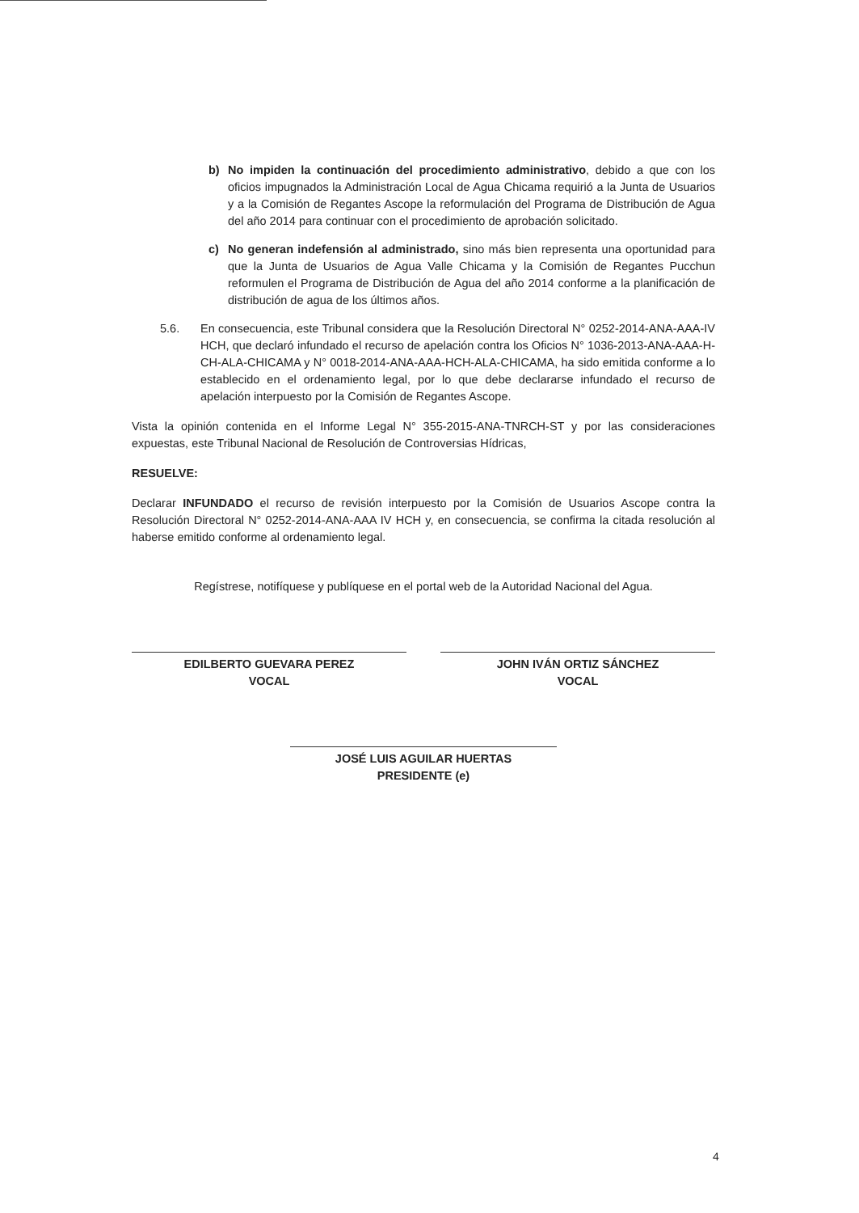b) No impiden la continuación del procedimiento administrativo, debido a que con los oficios impugnados la Administración Local de Agua Chicama requirió a la Junta de Usuarios y a la Comisión de Regantes Ascope la reformulación del Programa de Distribución de Agua del año 2014 para continuar con el procedimiento de aprobación solicitado.
c) No generan indefensión al administrado, sino más bien representa una oportunidad para que la Junta de Usuarios de Agua Valle Chicama y la Comisión de Regantes Pucchun reformulen el Programa de Distribución de Agua del año 2014 conforme a la planificación de distribución de agua de los últimos años.
5.6. En consecuencia, este Tribunal considera que la Resolución Directoral N° 0252-2014-ANA-AAA-IV HCH, que declaró infundado el recurso de apelación contra los Oficios N° 1036-2013-ANA-AAA-H-CH-ALA-CHICAMA y N° 0018-2014-ANA-AAA-HCH-ALA-CHICAMA, ha sido emitida conforme a lo establecido en el ordenamiento legal, por lo que debe declararse infundado el recurso de apelación interpuesto por la Comisión de Regantes Ascope.
Vista la opinión contenida en el Informe Legal N° 355-2015-ANA-TNRCH-ST y por las consideraciones expuestas, este Tribunal Nacional de Resolución de Controversias Hídricas,
RESUELVE:
Declarar INFUNDADO el recurso de revisión interpuesto por la Comisión de Usuarios Ascope contra la Resolución Directoral N° 0252-2014-ANA-AAA IV HCH y, en consecuencia, se confirma la citada resolución al haberse emitido conforme al ordenamiento legal.
Regístrese, notifíquese y publíquese en el portal web de la Autoridad Nacional del Agua.
EDILBERTO GUEVARA PEREZ
VOCAL
JOHN IVÁN ORTIZ SÁNCHEZ
VOCAL
JOSÉ LUIS AGUILAR HUERTAS
PRESIDENTE (e)
4